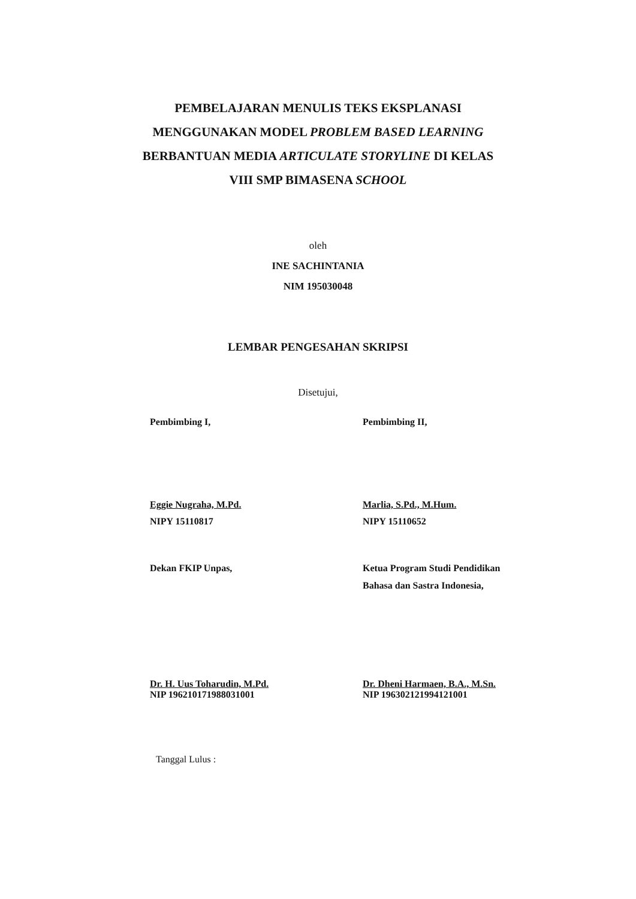PEMBELAJARAN MENULIS TEKS EKSPLANASI
MENGGUNAKAN MODEL PROBLEM BASED LEARNING
BERBANTUAN MEDIA ARTICULATE STORYLINE DI KELAS
VIII SMP BIMASENA SCHOOL
oleh
INE SACHINTANIA
NIM 195030048
LEMBAR PENGESAHAN SKRIPSI
Disetujui,
Pembimbing I,
Eggie Nugraha, M.Pd.
NIPY 15110817
Pembimbing II,
Marlia, S.Pd., M.Hum.
NIPY 15110652
Dekan FKIP Unpas,
Dr. H. Uus Toharudin, M.Pd.
NIP 196210171988031001
Ketua Program Studi Pendidikan
Bahasa dan Sastra Indonesia,
Dr. Dheni Harmaen, B.A., M.Sn.
NIP 196302121994121001
Tanggal Lulus :